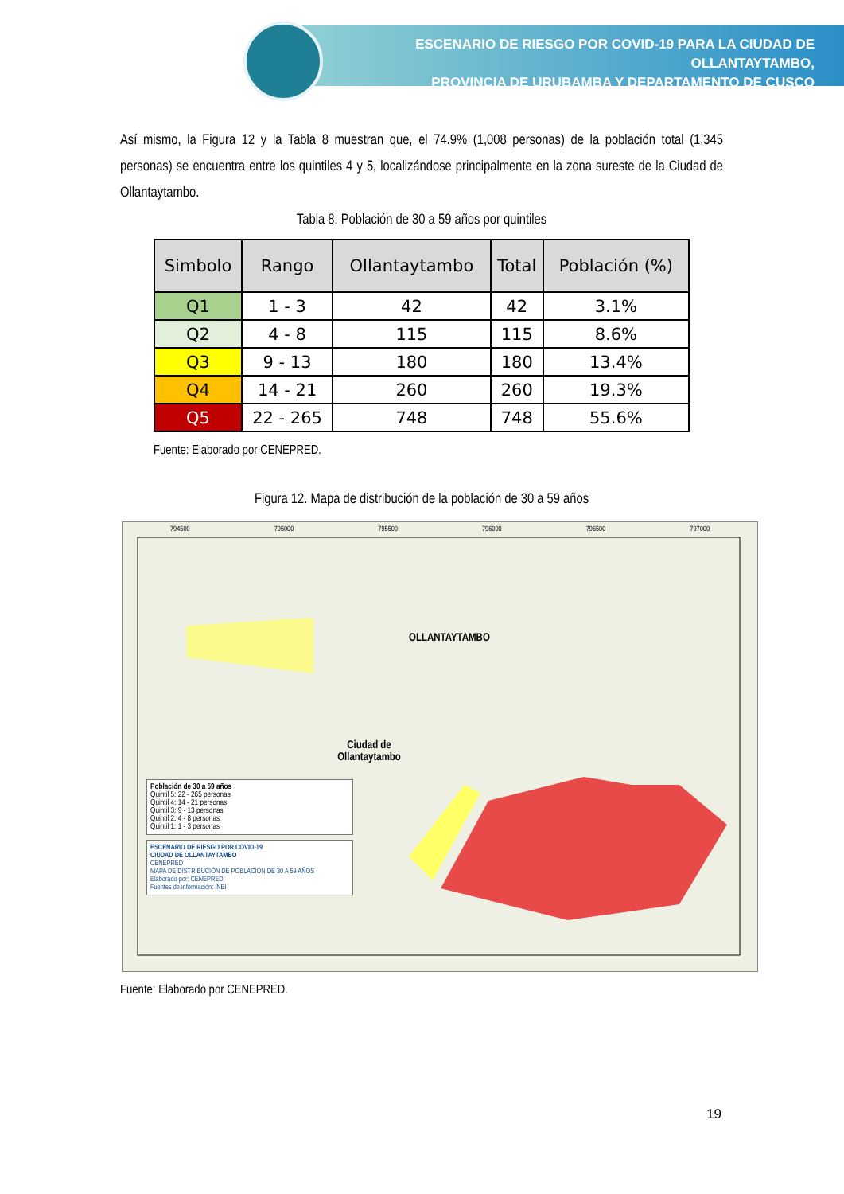ESCENARIO DE RIESGO POR COVID-19 PARA LA CIUDAD DE OLLANTAYTAMBO,
PROVINCIA DE URUBAMBA Y DEPARTAMENTO DE CUSCO
Así mismo, la Figura 12 y la Tabla 8 muestran que, el 74.9% (1,008 personas) de la población total (1,345 personas) se encuentra entre los quintiles 4 y 5, localizándose principalmente en la zona sureste de la Ciudad de Ollantaytambo.
Tabla 8. Población de 30 a 59 años por quintiles
| Simbolo | Rango | Ollantaytambo | Total | Población (%) |
| --- | --- | --- | --- | --- |
| Q1 | 1 - 3 | 42 | 42 | 3.1% |
| Q2 | 4 - 8 | 115 | 115 | 8.6% |
| Q3 | 9 - 13 | 180 | 180 | 13.4% |
| Q4 | 14 - 21 | 260 | 260 | 19.3% |
| Q5 | 22 - 265 | 748 | 748 | 55.6% |
Fuente: Elaborado por CENEPRED.
Figura 12. Mapa de distribución de la población de 30 a 59 años
794500 795000 795500 796000 796500 797000
OLLANTAYTAMBO
Ciudad de Ollantaytambo
Población de 30 a 59 años
Quintil 5: 22 - 265 personas
Quintil 4: 14 - 21 personas
Quintil 3: 9 - 13 personas
Quintil 2: 4 - 8 personas
Quintil 1: 1 - 3 personas
ESCENARIO DE RIESGO POR COVID-19
CIUDAD DE OLLANTAYTAMBO
CENEPRED
MAPA DE DISTRIBUCIÓN DE POBLACIÓN DE 30 A 59 AÑOS
Elaborado por: CENEPRED
Fuentes de información: INEI
Fuente: Elaborado por CENEPRED.
19